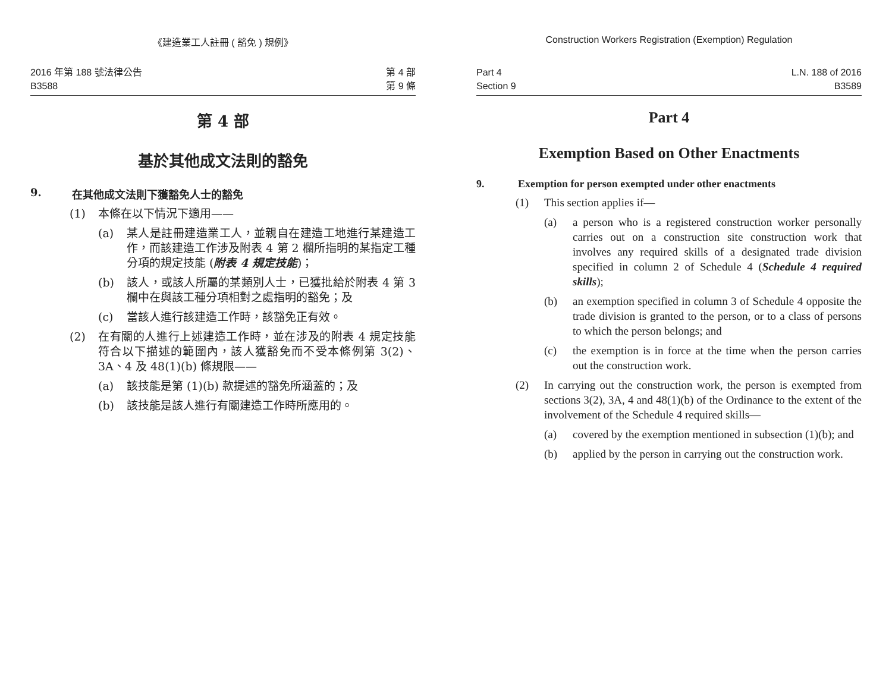《建造業工人註冊 ( 豁免 ) 規例》
2016 年第 188 號法律公告
B3588
第 4 部
第 9 條
第 4 部
基於其他成文法則的豁免
9. 在其他成文法則下獲豁免人士的豁免
(1) 本條在以下情況下適用——
(a) 某人是註冊建造業工人，並親自在建造工地進行某建造工作，而該建造工作涉及附表 4 第 2 欄所指明的某指定工種分項的規定技能 (附表 4 規定技能)；
(b) 該人，或該人所屬的某類別人士，已獲批給於附表 4 第 3 欄中在與該工種分項相對之處指明的豁免；及
(c) 當該人進行該建造工作時，該豁免正有效。
(2) 在有關的人進行上述建造工作時，並在涉及的附表 4 規定技能符合以下描述的範圍內，該人獲豁免而不受本條例第 3(2)、3A、4 及 48(1)(b) 條規限——
(a) 該技能是第 (1)(b) 款提述的豁免所涵蓋的；及
(b) 該技能是該人進行有關建造工作時所應用的。
Construction Workers Registration (Exemption) Regulation
Part 4
Section 9
L.N. 188 of 2016
B3589
Part 4
Exemption Based on Other Enactments
9. Exemption for person exempted under other enactments
(1) This section applies if—
(a) a person who is a registered construction worker personally carries out on a construction site construction work that involves any required skills of a designated trade division specified in column 2 of Schedule 4 (Schedule 4 required skills);
(b) an exemption specified in column 3 of Schedule 4 opposite the trade division is granted to the person, or to a class of persons to which the person belongs; and
(c) the exemption is in force at the time when the person carries out the construction work.
(2) In carrying out the construction work, the person is exempted from sections 3(2), 3A, 4 and 48(1)(b) of the Ordinance to the extent of the involvement of the Schedule 4 required skills—
(a) covered by the exemption mentioned in subsection (1)(b); and
(b) applied by the person in carrying out the construction work.